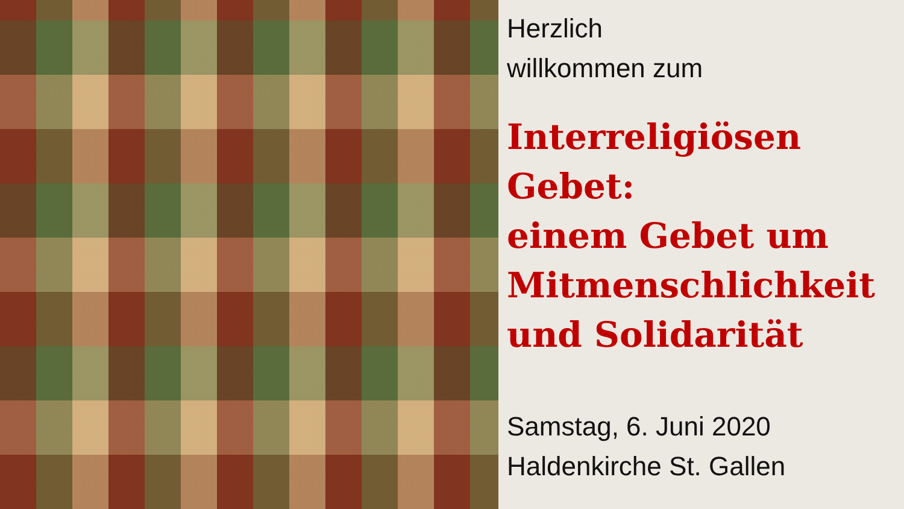Herzlich
willkommen zum
Interreligiösen Gebet:
einem Gebet um Mitmenschlichkeit und Solidarität
Samstag, 6. Juni 2020
Haldenkirche St. Gallen